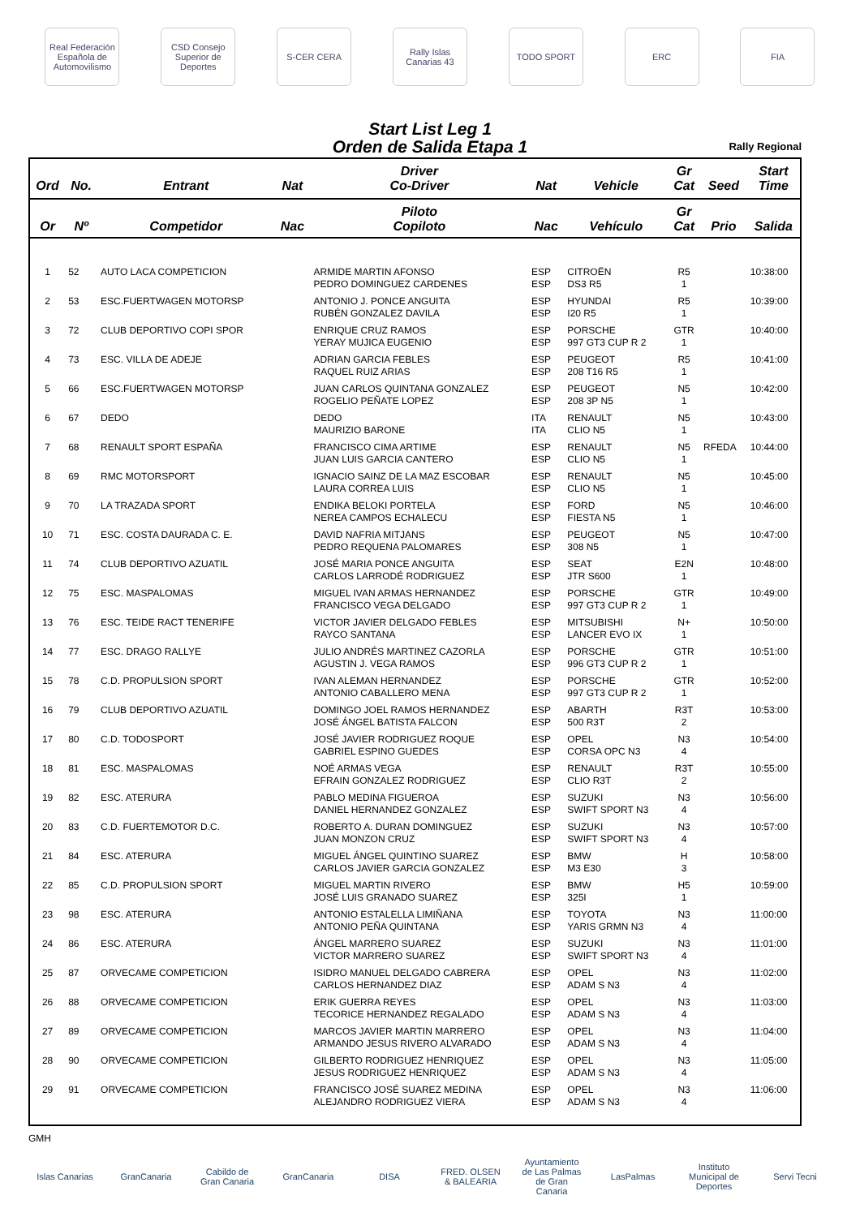Real Federación Española de Automovilismo
CSD Consejo Superior de Deportes
S-CER CERA
Rally Islas Canarias 43
TODO SPORT ERC FIA
Start List Leg 1
Orden de Salida Etapa 1
Rally Regional
| Ord | No. | Entrant | Nat | Driver Co-Driver | Nat | Vehicle | Gr Cat | Seed | Start Time |
| --- | --- | --- | --- | --- | --- | --- | --- | --- | --- |
| Or | Nº | Competidor | Nac | Piloto Copiloto | Nac | Vehículo | Gr Cat | Prio | Salida |
| 1 | 52 | AUTO LACA COMPETICION | | ARMIDE MARTIN AFONSO PEDRO DOMINGUEZ CARDENES | ESP ESP | CITROËN DS3 R5 | R5 1 | | 10:38:00 |
| 2 | 53 | ESC.FUERTWAGEN MOTORSP | | ANTONIO J. PONCE ANGUITA RUBÉN GONZALEZ DAVILA | ESP ESP | HYUNDAI I20 R5 | R5 1 | | 10:39:00 |
| 3 | 72 | CLUB DEPORTIVO COPI SPOR | | ENRIQUE CRUZ RAMOS YERAY MUJICA EUGENIO | ESP ESP | PORSCHE 997 GT3 CUP R 2 | GTR 1 | | 10:40:00 |
| 4 | 73 | ESC. VILLA DE ADEJE | | ADRIAN GARCIA FEBLES RAQUEL RUIZ ARIAS | ESP ESP | PEUGEOT 208 T16 R5 | R5 1 | | 10:41:00 |
| 5 | 66 | ESC.FUERTWAGEN MOTORSP | | JUAN CARLOS QUINTANA GONZALEZ ROGELIO PEÑATE LOPEZ | ESP ESP | PEUGEOT 208 3P N5 | N5 1 | | 10:42:00 |
| 6 | 67 | DEDO | | DEDO MAURIZIO BARONE | ITA ITA | RENAULT CLIO N5 | N5 1 | | 10:43:00 |
| 7 | 68 | RENAULT SPORT ESPAÑA | | FRANCISCO CIMA ARTIME JUAN LUIS GARCIA CANTERO | ESP ESP | RENAULT CLIO N5 | N5 1 | RFEDA | 10:44:00 |
| 8 | 69 | RMC MOTORSPORT | | IGNACIO SAINZ DE LA MAZ ESCOBAR LAURA CORREA LUIS | ESP ESP | RENAULT CLIO N5 | N5 1 | | 10:45:00 |
| 9 | 70 | LA TRAZADA SPORT | | ENDIKA BELOKI PORTELA NEREA CAMPOS ECHALECU | ESP ESP | FORD FIESTA N5 | N5 1 | | 10:46:00 |
| 10 | 71 | ESC. COSTA DAURADA C. E. | | DAVID NAFRIA MITJANS PEDRO REQUENA PALOMARES | ESP ESP | PEUGEOT 308 N5 | N5 1 | | 10:47:00 |
| 11 | 74 | CLUB DEPORTIVO AZUATIL | | JOSÉ MARIA PONCE ANGUITA CARLOS LARRODÉ RODRIGUEZ | ESP ESP | SEAT JTR S600 | E2N 1 | | 10:48:00 |
| 12 | 75 | ESC. MASPALOMAS | | MIGUEL IVAN ARMAS HERNANDEZ FRANCISCO VEGA DELGADO | ESP ESP | PORSCHE 997 GT3 CUP R 2 | GTR 1 | | 10:49:00 |
| 13 | 76 | ESC. TEIDE RACT TENERIFE | | VICTOR JAVIER DELGADO FEBLES RAYCO SANTANA | ESP ESP | MITSUBISHI LANCER EVO IX | N+ 1 | | 10:50:00 |
| 14 | 77 | ESC. DRAGO RALLYE | | JULIO ANDRÉS MARTINEZ CAZORLA AGUSTIN J. VEGA RAMOS | ESP ESP | PORSCHE 996 GT3 CUP R 2 | GTR 1 | | 10:51:00 |
| 15 | 78 | C.D. PROPULSION SPORT | | IVAN ALEMAN HERNANDEZ ANTONIO CABALLERO MENA | ESP ESP | PORSCHE 997 GT3 CUP R 2 | GTR 1 | | 10:52:00 |
| 16 | 79 | CLUB DEPORTIVO AZUATIL | | DOMINGO JOEL RAMOS HERNANDEZ JOSÉ ÁNGEL BATISTA FALCON | ESP ESP | ABARTH 500 R3T | R3T 2 | | 10:53:00 |
| 17 | 80 | C.D. TODOSPORT | | JOSÉ JAVIER RODRIGUEZ ROQUE GABRIEL ESPINO GUEDES | ESP ESP | OPEL CORSA OPC N3 | N3 4 | | 10:54:00 |
| 18 | 81 | ESC. MASPALOMAS | | NOÉ ARMAS VEGA EFRAIN GONZALEZ RODRIGUEZ | ESP ESP | RENAULT CLIO R3T | R3T 2 | | 10:55:00 |
| 19 | 82 | ESC. ATERURA | | PABLO MEDINA FIGUEROA DANIEL HERNANDEZ GONZALEZ | ESP ESP | SUZUKI SWIFT SPORT N3 | N3 4 | | 10:56:00 |
| 20 | 83 | C.D. FUERTEMOTOR D.C. | | ROBERTO A. DURAN DOMINGUEZ JUAN MONZON CRUZ | ESP ESP | SUZUKI SWIFT SPORT N3 | N3 4 | | 10:57:00 |
| 21 | 84 | ESC. ATERURA | | MIGUEL ÁNGEL QUINTINO SUAREZ CARLOS JAVIER GARCIA GONZALEZ | ESP ESP | BMW M3 E30 | H 3 | | 10:58:00 |
| 22 | 85 | C.D. PROPULSION SPORT | | MIGUEL MARTIN RIVERO JOSÉ LUIS GRANADO SUAREZ | ESP ESP | BMW 325I | H5 1 | | 10:59:00 |
| 23 | 98 | ESC. ATERURA | | ANTONIO ESTALELLA LIMIÑANA ANTONIO PEÑA QUINTANA | ESP ESP | TOYOTA YARIS GRMN N3 | N3 4 | | 11:00:00 |
| 24 | 86 | ESC. ATERURA | | ÁNGEL MARRERO SUAREZ VICTOR MARRERO SUAREZ | ESP ESP | SUZUKI SWIFT SPORT N3 | N3 4 | | 11:01:00 |
| 25 | 87 | ORVECAME COMPETICION | | ISIDRO MANUEL DELGADO CABRERA CARLOS HERNANDEZ DIAZ | ESP ESP | OPEL ADAM S N3 | N3 4 | | 11:02:00 |
| 26 | 88 | ORVECAME COMPETICION | | ERIK GUERRA REYES TECORICE HERNANDEZ REGALADO | ESP ESP | OPEL ADAM S N3 | N3 4 | | 11:03:00 |
| 27 | 89 | ORVECAME COMPETICION | | MARCOS JAVIER MARTIN MARRERO ARMANDO JESUS RIVERO ALVARADO | ESP ESP | OPEL ADAM S N3 | N3 4 | | 11:04:00 |
| 28 | 90 | ORVECAME COMPETICION | | GILBERTO RODRIGUEZ HENRIQUEZ JESUS RODRIGUEZ HENRIQUEZ | ESP ESP | OPEL ADAM S N3 | N3 4 | | 11:05:00 |
| 29 | 91 | ORVECAME COMPETICION | | FRANCISCO JOSÉ SUAREZ MEDINA ALEJANDRO RODRIGUEZ VIERA | ESP ESP | OPEL ADAM S N3 | N3 4 | | 11:06:00 |
GMH
Islas Canarias
GranCanaria Cabildo de Gran Canaria
GranCanaria DISA FRED. OLSEN & BALEARIA
Ayuntamiento de Las Palmas de Gran Canaria
LasPalmas Instituto Municipal de Deportes
Servi Tecni